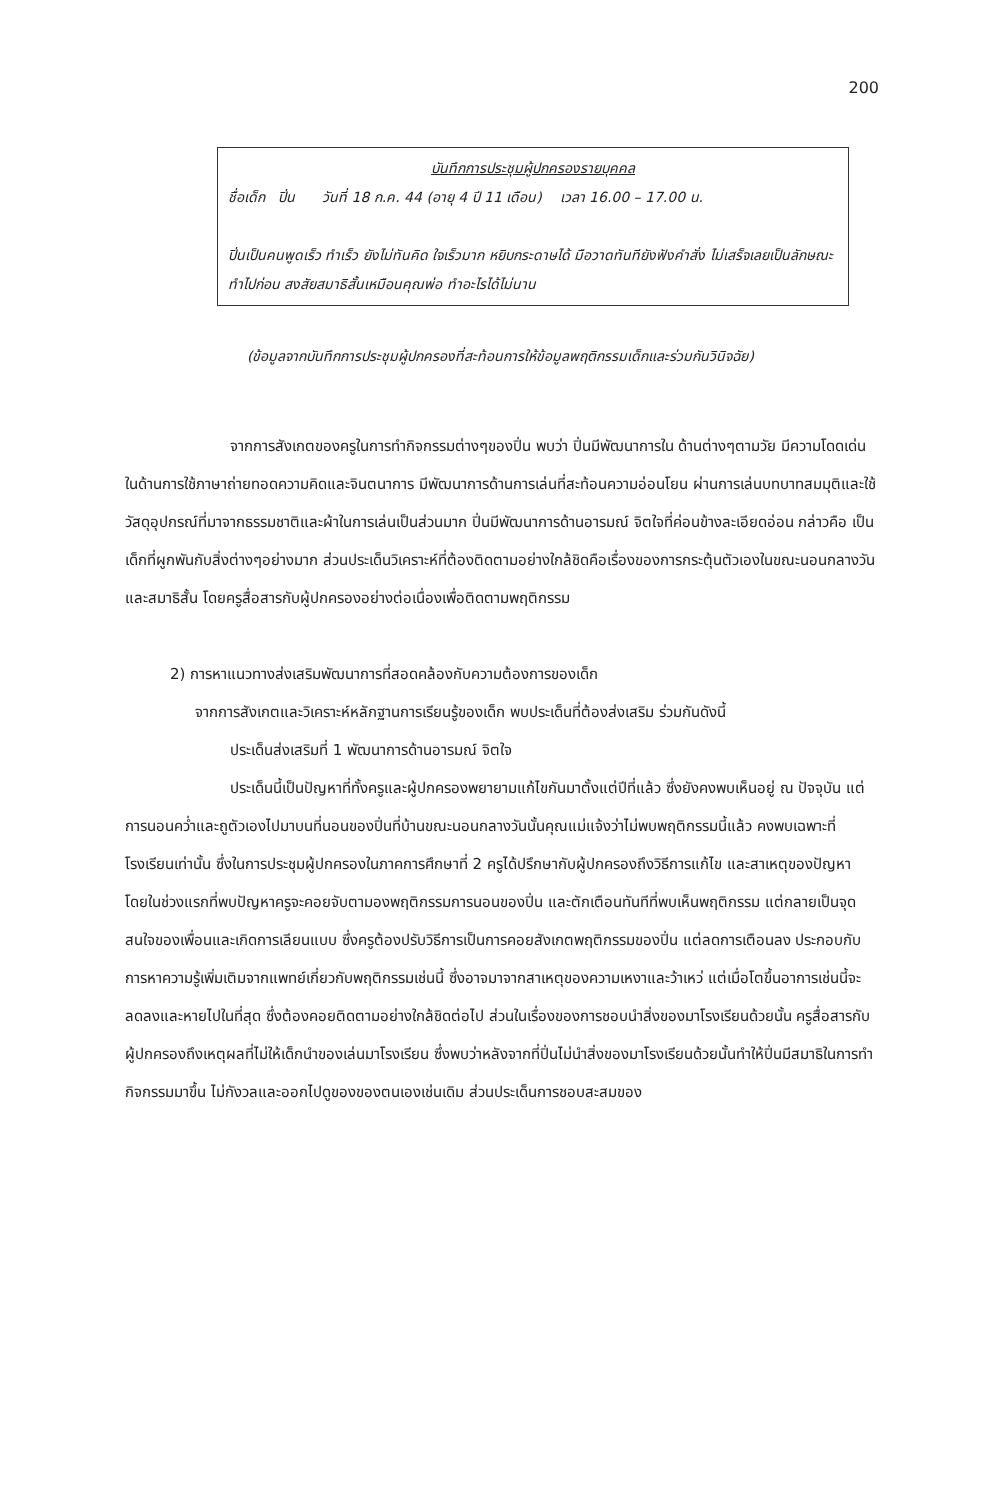200
บันทึกการประชุมผู้ปกครองรายบุคคล
ชื่อเด็ก ปิ่น วันที่ 18 ก.ค. 44 (อายุ 4 ปี 11 เดือน) เวลา 16.00 – 17.00 น.
ปิ่นเป็นคนพูดเร็ว ทำเร็ว ยังไม่ทันคิด ใจเร็วมาก หยิบกระดาษได้ มือวาดทันทียังฟังคำสั่ง ไม่เสร็จเลยเป็นลักษณะทำไปก่อน สงสัยสมาธิสั้นเหมือนคุณพ่อ ทำอะไรได้ไม่นาน
(ข้อมูลจากบันทึกการประชุมผู้ปกครองที่สะท้อนการให้ข้อมูลพฤติกรรมเด็กและร่วมกันวินิจฉัย)
จากการสังเกตของครูในการทำกิจกรรมต่างๆของปิ่น พบว่า ปิ่นมีพัฒนาการใน ด้านต่างๆตามวัย มีความโดดเด่นในด้านการใช้ภาษาถ่ายทอดความคิดและจินตนาการ มีพัฒนาการด้านการเล่นที่สะท้อนความอ่อนโยน ผ่านการเล่นบทบาทสมมุติและใช้วัสดุอุปกรณ์ที่มาจากธรรมชาติและผ้าในการเล่นเป็นส่วนมาก ปิ่นมีพัฒนาการด้านอารมณ์ จิตใจที่ค่อนข้างละเอียดอ่อน กล่าวคือ เป็นเด็กที่ผูกพันกับสิ่งต่างๆอย่างมาก ส่วนประเด็นวิเคราะห์ที่ต้องติดตามอย่างใกล้ชิดคือเรื่องของการกระตุ้นตัวเองในขณะนอนกลางวันและสมาธิสั้น โดยครูสื่อสารกับผู้ปกครองอย่างต่อเนื่องเพื่อติดตามพฤติกรรม
2) การหาแนวทางส่งเสริมพัฒนาการที่สอดคล้องกับความต้องการของเด็ก
จากการสังเกตและวิเคราะห์หลักฐานการเรียนรู้ของเด็ก พบประเด็นที่ต้องส่งเสริม ร่วมกันดังนี้
ประเด็นส่งเสริมที่ 1 พัฒนาการด้านอารมณ์ จิตใจ
ประเด็นนี้เป็นปัญหาที่ทั้งครูและผู้ปกครองพยายามแก้ไขกันมาตั้งแต่ปีที่แล้ว ซึ่งยังคงพบเห็นอยู่ ณ ปัจจุบัน แต่การนอนคว่ำและถูตัวเองไปมาบนที่นอนของปิ่นที่บ้านขณะนอนกลางวันนั้นคุณแม่แจ้งว่าไม่พบพฤติกรรมนี้แล้ว คงพบเฉพาะที่โรงเรียนเท่านั้น ซึ่งในการประชุมผู้ปกครองในภาคการศึกษาที่ 2 ครูได้ปรึกษากับผู้ปกครองถึงวิธีการแก้ไข และสาเหตุของปัญหา โดยในช่วงแรกที่พบปัญหาครูจะคอยจับตามองพฤติกรรมการนอนของปิ่น และตักเตือนทันทีที่พบเห็นพฤติกรรม แต่กลายเป็นจุดสนใจของเพื่อนและเกิดการเลียนแบบ ซึ่งครูต้องปรับวิธีการเป็นการคอยสังเกตพฤติกรรมของปิ่น แต่ลดการเตือนลง ประกอบกับการหาความรู้เพิ่มเติมจากแพทย์เกี่ยวกับพฤติกรรมเช่นนี้ ซึ่งอาจมาจากสาเหตุของความเหงาและว้าเหว่ แต่เมื่อโตขึ้นอาการเช่นนี้จะลดลงและหายไปในที่สุด ซึ่งต้องคอยติดตามอย่างใกล้ชิดต่อไป ส่วนในเรื่องของการชอบนำสิ่งของมาโรงเรียนด้วยนั้น ครูสื่อสารกับผู้ปกครองถึงเหตุผลที่ไม่ให้เด็กนำของเล่นมาโรงเรียน ซึ่งพบว่าหลังจากที่ปิ่นไม่นำสิ่งของมาโรงเรียนด้วยนั้นทำให้ปิ่นมีสมาธิในการทำกิจกรรมมาขึ้น ไม่กังวลและออกไปดูของของตนเองเช่นเดิม ส่วนประเด็นการชอบสะสมของ